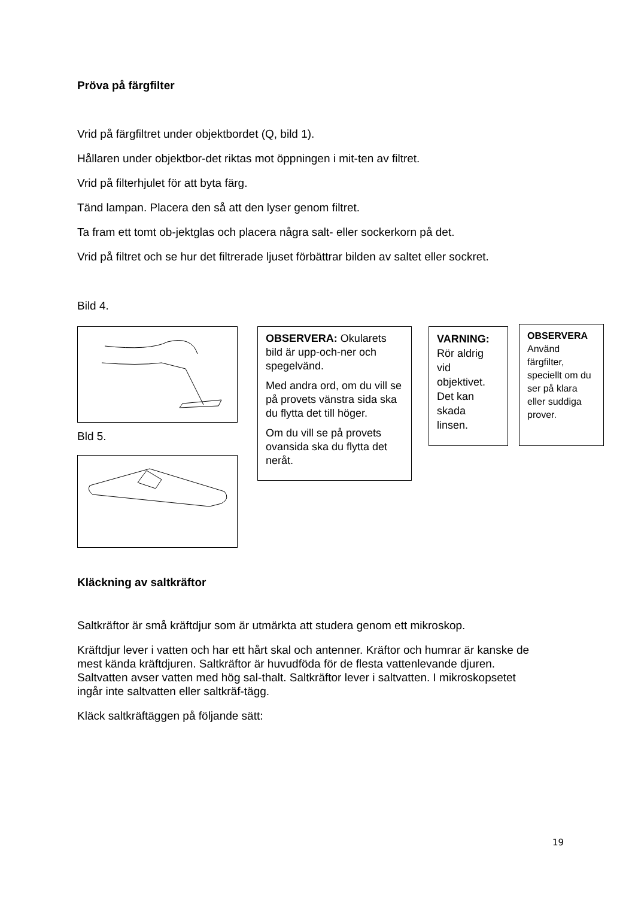Pröva på färgfilter
Vrid på färgfiltret under objektbordet (Q, bild 1).
Hållaren under objektbor-det riktas mot öppningen i mit-ten av filtret.
Vrid på filterhjulet för att byta färg.
Tänd lampan. Placera den så att den lyser genom filtret.
Ta fram ett tomt ob-jektglas och placera några salt- eller sockerkorn på det.
Vrid på filtret och se hur det filtrerade ljuset förbättrar bilden av saltet eller sockret.
Bild 4.
Bld 5.
OBSERVERA: Okularets bild är upp-och-ner och spegelvänd.
Med andra ord, om du vill se på provets vänstra sida ska du flytta det till höger.
Om du vill se på provets ovansida ska du flytta det neråt.
VARNING:
Rör aldrig vid objektivet. Det kan skada linsen.
OBSERVERA
Använd färgfilter, speciellt om du ser på klara eller suddiga prover.
Kläckning av saltkräftor
Saltkräftor är små kräftdjur som är utmärkta att studera genom ett mikroskop.
Kräftdjur lever i vatten och har ett hårt skal och antenner. Kräftor och humrar är kanske de mest kända kräftdjuren. Saltkräftor är huvudföda för de flesta vattenlevande djuren. Saltvatten avser vatten med hög sal-thalt. Saltkräftor lever i saltvatten. I mikroskopsetet ingår inte saltvatten eller saltkräf-tägg.
Kläck saltkräftäggen på följande sätt:
19